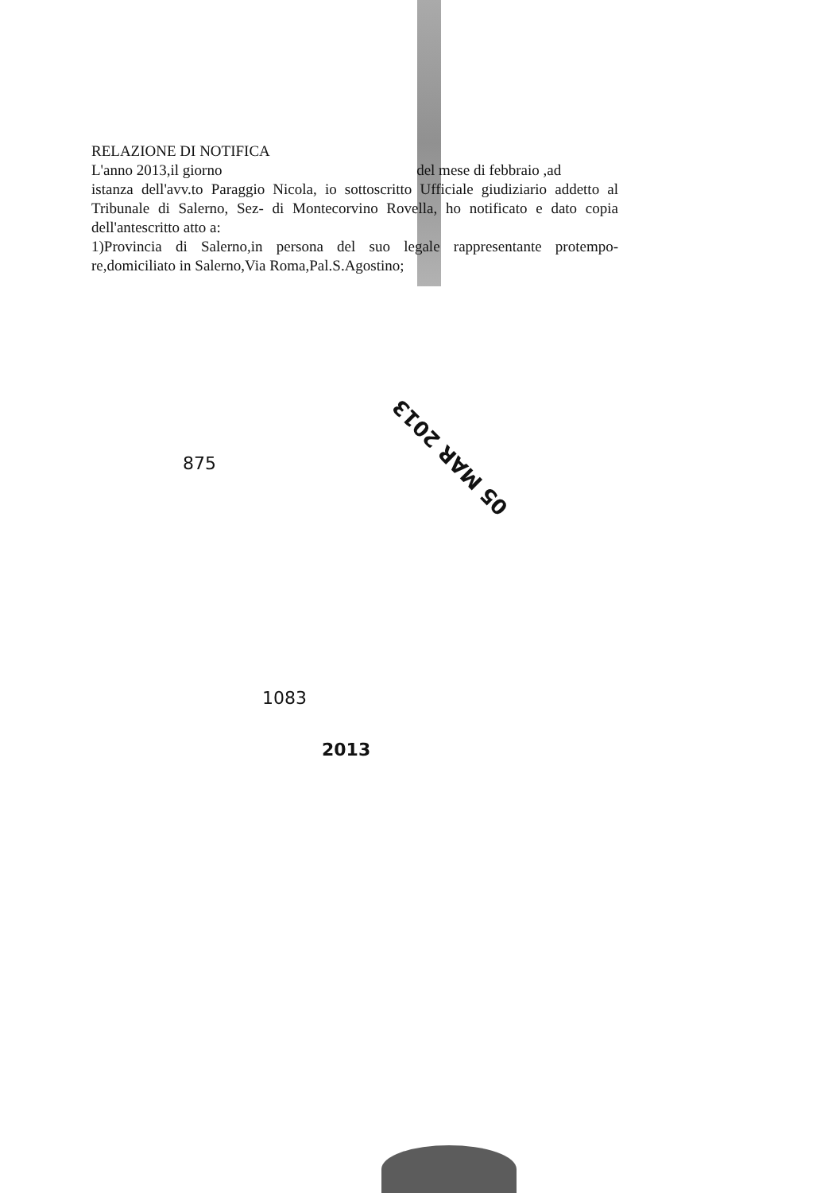RELAZIONE DI NOTIFICA
L'anno 2013,il giorno del mese di febbraio ,ad
istanza dell'avv.to Paraggio Nicola, io sottoscritto Ufficiale giudiziario addetto al Tribunale di Salerno, Sez- di Montecorvino Rovella, ho notificato e dato copia dell'antescritto atto a:
1)Provincia di Salerno,in persona del suo legale rappresentante protempo-re,domiciliato in Salerno,Via Roma,Pal.S.Agostino;
05 MAR 2013
875
1083
2013